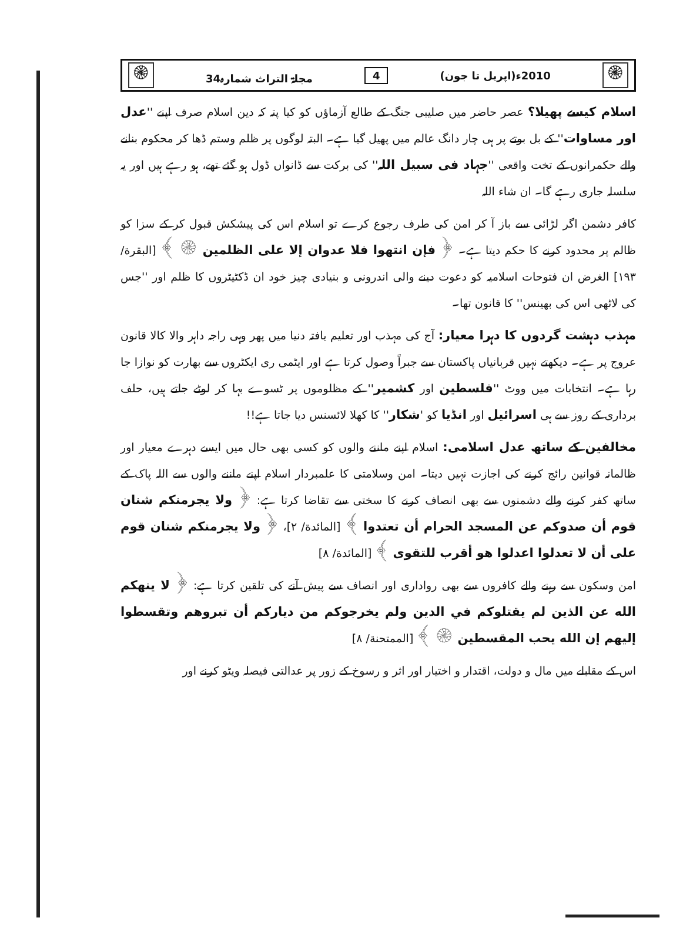۞ مجلۃ التراث شمارہ34 4 (اپریل تا جون)2010ء ۞
اسلام کیسے پھیلا؟ عصر حاضر میں صلیبی جنگ کے طالع آزماؤں کو کیا پتہ کہ دین اسلام صرف اپنے ''عدل اور مساوات'' کے بل بوتے پر ہی چار دانگ عالم میں پھیل گیا ہے۔ البتہ لوگوں پر ظلم وستم ڈھا کر محکوم بنانے والے حکمرانوں کے تخت واقعی ''جہاد فی سبیل اللہ'' کی برکت سے ڈانواں ڈول ہو گئے تھے، ہو رہے ہیں اور یہ سلسلہ جاری رہے گا۔ ان شاء اللہ
کافر دشمن اگر لڑائی سے باز آ کر امن کی طرف رجوع کرے تو اسلام اس کی پیشکش قبول کر کے سزا کو ظالم پر محدود کرنے کا حکم دیتا ہے۔ ﴿ فإن انتهوا فلا عدوان إلا على الظلمين ۞ ﴾ [البقرة/ ۱۹۳] الغرض ان فتوحات اسلامیہ کو دعوت دینے والی اندرونی و بنیادی چیز خود ان ڈکٹیٹروں کا ظلم اور ''جس کی لاٹھی اس کی بھینس'' کا قانون تھا۔
مہذب دہشت گردوں کا دہرا معیار: آج کی مہذب اور تعلیم یافتہ دنیا میں پھر وہی راجہ داہر والا کالا قانون عروج پر ہے۔ دیکھتے نہیں قربانیاں پاکستان سے جبراً وصول کرتا ہے اور ایٹمی ری ایکٹروں سے بھارت کو نوازا جا رہا ہے۔ انتخابات میں ووٹ ''فلسطین اور کشمیر'' کے مظلوموں پر ٹسوے بہا کر لوٹے جاتے ہیں، حلف برداری کے روز سے ہی اسرائیل اور انڈیا کو 'شکار'' کا کھلا لائسنس دیا جاتا ہے!!
مخالفین کے ساتھ عدل اسلامی: اسلام اپنے ماننے والوں کو کسی بھی حال میں ایسے دہرے معیار اور ظالمانہ قوانین رائج کرنے کی اجازت نہیں دیتا۔ امن وسلامتی کا علمبردار اسلام اپنے ماننے والوں سے اللہ پاک کے ساتھ کفر کرنے والے دشمنوں سے بھی انصاف کرنے کا سختی سے تقاضا کرتا ہے: ﴿ ولا يجرمنكم شنان قوم أن صدوكم عن المسجد الحرام أن تعتدوا ﴾ [المائدة/ ۲]، ﴿ ولا يجرمنكم شنان قوم على أن لا تعدلوا اعدلوا هو أقرب للتقوى ﴾ [المائدة/ ۸]
امن وسکون سے رہنے والے کافروں سے بھی رواداری اور انصاف سے پیش آنے کی تلقین کرتا ہے: ﴿ لا ينهكم الله عن الذين لم يقتلوكم في الدين ولم يخرجوكم من دياركم أن تبروهم وتقسطوا إليهم إن الله يحب المقسطين ۞ ﴾ [الممتحنة/ ۸]
اس کے مقابلے میں مال و دولت، اقتدار و اختیار اور اثر و رسوخ کے زور پر عدالتی فیصلہ ویٹو کرنے اور